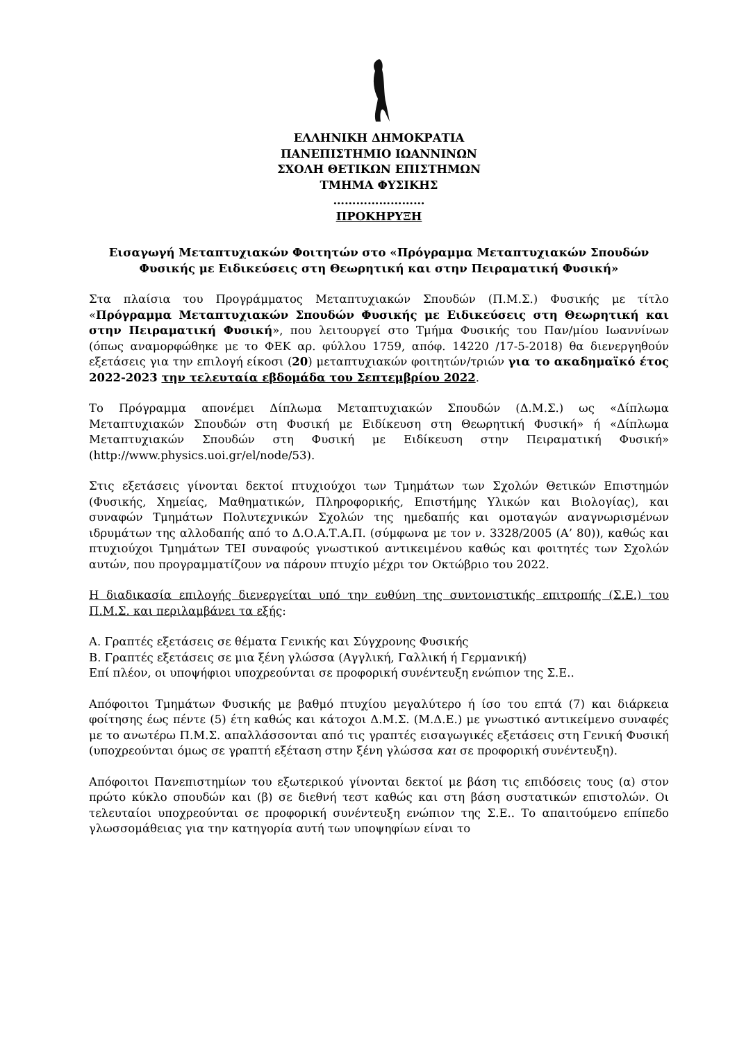ΕΛΛΗΝΙΚΗ ΔΗΜΟΚΡΑΤΙΑ
ΠΑΝΕΠΙΣΤΗΜΙΟ ΙΩΑΝΝΙΝΩΝ
ΣΧΟΛΗ ΘΕΤΙΚΩΝ ΕΠΙΣΤΗΜΩΝ
ΤΜΗΜΑ ΦΥΣΙΚΗΣ
……………………
ΠΡΟΚΗΡΥΞΗ
Εισαγωγή Μεταπτυχιακών Φοιτητών στο «Πρόγραμμα Μεταπτυχιακών Σπουδών Φυσικής με Ειδικεύσεις στη Θεωρητική και στην Πειραματική Φυσική»
Στα πλαίσια του Προγράμματος Μεταπτυχιακών Σπουδών (Π.Μ.Σ.) Φυσικής με τίτλο «Πρόγραμμα Μεταπτυχιακών Σπουδών Φυσικής με Ειδικεύσεις στη Θεωρητική και στην Πειραματική Φυσική», που λειτουργεί στο Τμήμα Φυσικής του Παν/μίου Ιωαννίνων (όπως αναμορφώθηκε με το ΦΕΚ αρ. φύλλου 1759, απόφ. 14220 /17-5-2018) θα διενεργηθούν εξετάσεις για την επιλογή είκοσι (20) μεταπτυχιακών φοιτητών/τριών για το ακαδημαϊκό έτος 2022-2023 την τελευταία εβδομάδα του Σεπτεμβρίου 2022.
Το Πρόγραμμα απονέμει Δίπλωμα Μεταπτυχιακών Σπουδών (Δ.Μ.Σ.) ως «Δίπλωμα Μεταπτυχιακών Σπουδών στη Φυσική με Ειδίκευση στη Θεωρητική Φυσική» ή «Δίπλωμα Μεταπτυχιακών Σπουδών στη Φυσική με Ειδίκευση στην Πειραματική Φυσική» (http://www.physics.uoi.gr/el/node/53).
Στις εξετάσεις γίνονται δεκτοί πτυχιούχοι των Τμημάτων των Σχολών Θετικών Επιστημών (Φυσικής, Χημείας, Μαθηματικών, Πληροφορικής, Επιστήμης Υλικών και Βιολογίας), και συναφών Τμημάτων Πολυτεχνικών Σχολών της ημεδαπής και ομοταγών αναγνωρισμένων ιδρυμάτων της αλλοδαπής από το Δ.Ο.Α.Τ.Α.Π. (σύμφωνα με τον ν. 3328/2005 (Α’ 80)), καθώς και πτυχιούχοι Τμημάτων ΤΕΙ συναφούς γνωστικού αντικειμένου καθώς και φοιτητές των Σχολών αυτών, που προγραμματίζουν να πάρουν πτυχίο μέχρι τον Οκτώβριο του 2022.
Η διαδικασία επιλογής διενεργείται υπό την ευθύνη της συντονιστικής επιτροπής (Σ.Ε.) του Π.Μ.Σ. και περιλαμβάνει τα εξής:
Α. Γραπτές εξετάσεις σε θέματα Γενικής και Σύγχρονης Φυσικής
Β. Γραπτές εξετάσεις σε μια ξένη γλώσσα (Αγγλική, Γαλλική ή Γερμανική)
Επί πλέον, οι υποψήφιοι υποχρεούνται σε προφορική συνέντευξη ενώπιον της Σ.Ε..
Απόφοιτοι Τμημάτων Φυσικής με βαθμό πτυχίου μεγαλύτερο ή ίσο του επτά (7) και διάρκεια φοίτησης έως πέντε (5) έτη καθώς και κάτοχοι Δ.Μ.Σ. (Μ.Δ.Ε.) με γνωστικό αντικείμενο συναφές με το ανωτέρω Π.Μ.Σ. απαλλάσσονται από τις γραπτές εισαγωγικές εξετάσεις στη Γενική Φυσική (υποχρεούνται όμως σε γραπτή εξέταση στην ξένη γλώσσα και σε προφορική συνέντευξη).
Απόφοιτοι Πανεπιστημίων του εξωτερικού γίνονται δεκτοί με βάση τις επιδόσεις τους (α) στον πρώτο κύκλο σπουδών και (β) σε διεθνή τεστ καθώς και στη βάση συστατικών επιστολών. Οι τελευταίοι υποχρεούνται σε προφορική συνέντευξη ενώπιον της Σ.Ε.. Το απαιτούμενο επίπεδο γλωσσομάθειας για την κατηγορία αυτή των υποψηφίων είναι το